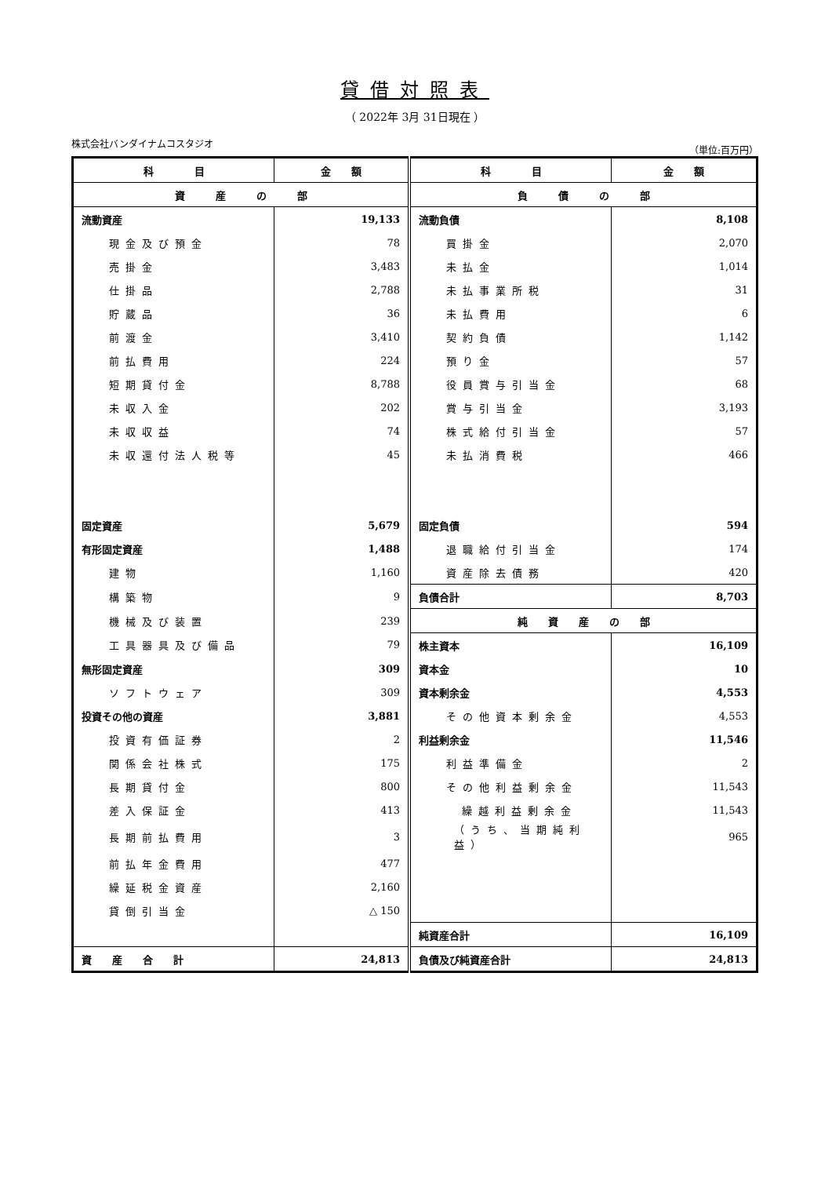貸借対照表
（ 2022年 3月 31日現在 ）
株式会社バンダイナムコスタジオ （単位:百万円）
| 科 目 | 金 額 | 科 目 | 金 額 |
| --- | --- | --- | --- |
| 資 産 の 部 | | 負 債 の 部 | |
| 流動資産 | 19,133 | 流動負債 | 8,108 |
| 現金及び預金 | 78 | 買掛金 | 2,070 |
| 売掛金 | 3,483 | 未払金 | 1,014 |
| 仕掛品 | 2,788 | 未払事業所税 | 31 |
| 貯蔵品 | 36 | 未払費用 | 6 |
| 前渡金 | 3,410 | 契約負債 | 1,142 |
| 前払費用 | 224 | 預り金 | 57 |
| 短期貸付金 | 8,788 | 役員賞与引当金 | 68 |
| 未収入金 | 202 | 賞与引当金 | 3,193 |
| 未収収益 | 74 | 株式給付引当金 | 57 |
| 未収還付法人税等 | 45 | 未払消費税 | 466 |
| 固定資産 | 5,679 | 固定負債 | 594 |
| 有形固定資産 | 1,488 | 退職給付引当金 | 174 |
| 建物 | 1,160 | 資産除去債務 | 420 |
| 構築物 | 9 | 負債合計 | 8,703 |
| 機械及び装置 | 239 | 純 資 産 の 部 | |
| 工具器具及び備品 | 79 | 株主資本 | 16,109 |
| 無形固定資産 | 309 | 資本金 | 10 |
| ソフトウェア | 309 | 資本剰余金 | 4,553 |
| 投資その他の資産 | 3,881 | その他資本剰余金 | 4,553 |
| 投資有価証券 | 2 | 利益剰余金 | 11,546 |
| 関係会社株式 | 175 | 利益準備金 | 2 |
| 長期貸付金 | 800 | その他利益剰余金 | 11,543 |
| 差入保証金 | 413 | 繰越利益剰余金 | 11,543 |
| 長期前払費用 | 3 | （うち、当期純利益） | 965 |
| 前払年金費用 | 477 | | |
| 繰延税金資産 | 2,160 | | |
| 貸倒引当金 | △ 150 | | |
| | | 純資産合計 | 16,109 |
| 資 産 合 計 | 24,813 | 負債及び純資産合計 | 24,813 |